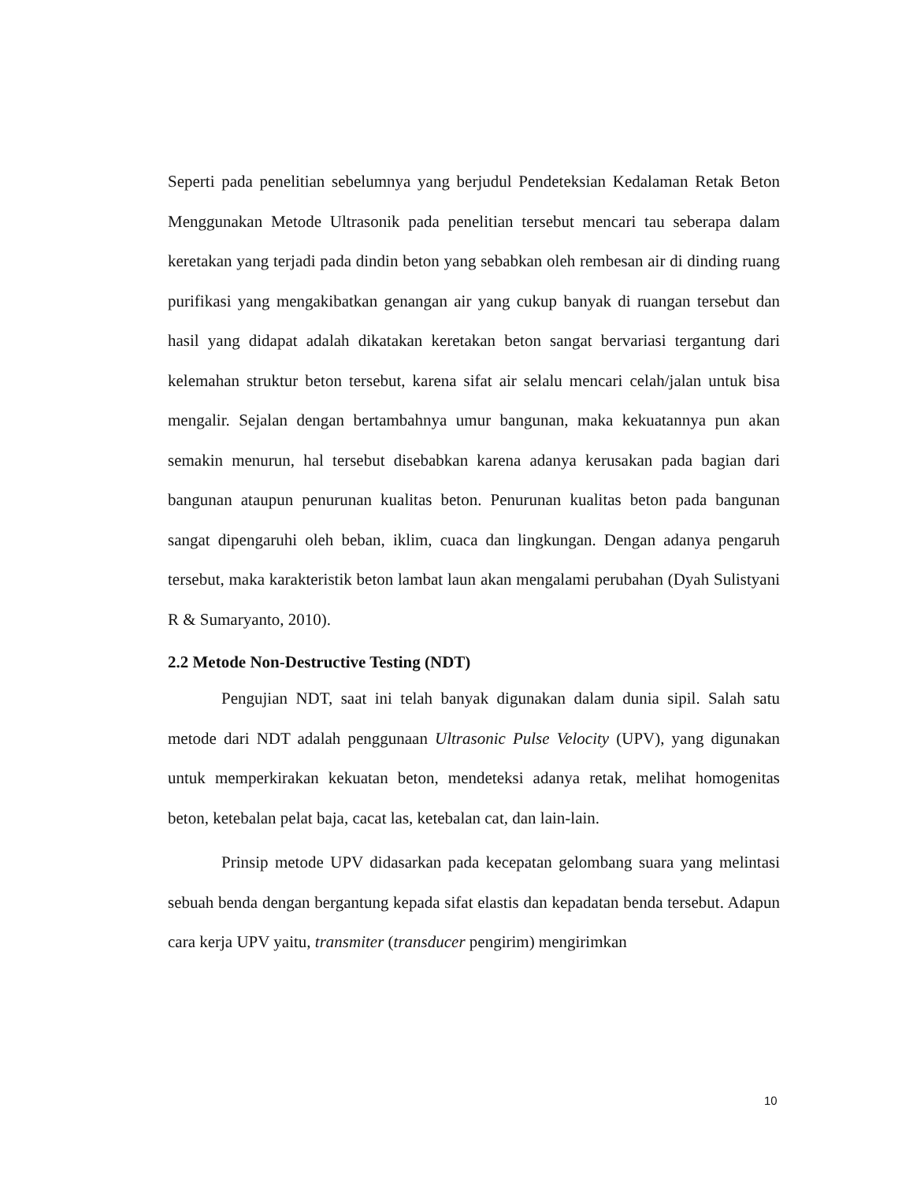Seperti pada penelitian sebelumnya yang berjudul Pendeteksian Kedalaman Retak Beton Menggunakan Metode Ultrasonik pada penelitian tersebut mencari tau seberapa dalam keretakan yang terjadi pada dindin beton yang sebabkan oleh rembesan air di dinding ruang purifikasi yang mengakibatkan genangan air yang cukup banyak di ruangan tersebut dan hasil yang didapat adalah dikatakan keretakan beton sangat bervariasi tergantung dari kelemahan struktur beton tersebut, karena sifat air selalu mencari celah/jalan untuk bisa mengalir. Sejalan dengan bertambahnya umur bangunan, maka kekuatannya pun akan semakin menurun, hal tersebut disebabkan karena adanya kerusakan pada bagian dari bangunan ataupun penurunan kualitas beton. Penurunan kualitas beton pada bangunan sangat dipengaruhi oleh beban, iklim, cuaca dan lingkungan. Dengan adanya pengaruh tersebut, maka karakteristik beton lambat laun akan mengalami perubahan (Dyah Sulistyani R & Sumaryanto, 2010).
2.2 Metode Non-Destructive Testing (NDT)
Pengujian NDT, saat ini telah banyak digunakan dalam dunia sipil. Salah satu metode dari NDT adalah penggunaan Ultrasonic Pulse Velocity (UPV), yang digunakan untuk memperkirakan kekuatan beton, mendeteksi adanya retak, melihat homogenitas beton, ketebalan pelat baja, cacat las, ketebalan cat, dan lain-lain.
Prinsip metode UPV didasarkan pada kecepatan gelombang suara yang melintasi sebuah benda dengan bergantung kepada sifat elastis dan kepadatan benda tersebut. Adapun cara kerja UPV yaitu, transmiter (transducer pengirim) mengirimkan
10